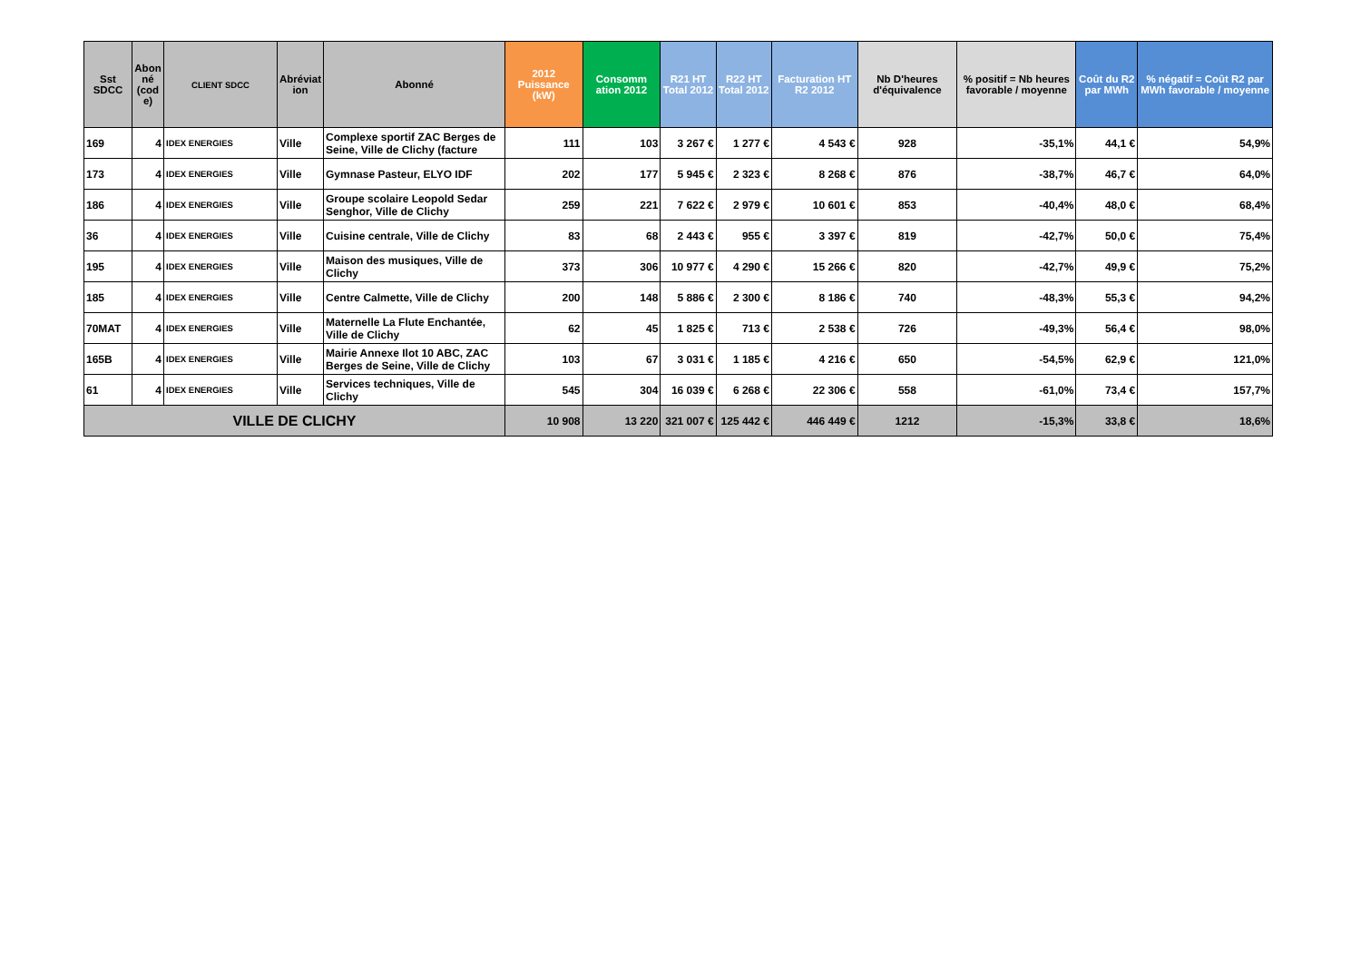| Sst SDCC | Abon né (cod e) | CLIENT SDCC | Abréviat ion | Abonné | 2012 Puissance (kW) | Consomm ation 2012 | R21 HT Total 2012 | R22 HT Total 2012 | Facturation HT R2 2012 | Nb D'heures d'équivalence | % positif = Nb heures favorable / moyenne | Coût du R2 par MWh | % négatif = Coût R2 par MWh favorable / moyenne |
| --- | --- | --- | --- | --- | --- | --- | --- | --- | --- | --- | --- | --- | --- |
| 169 | 4 | IDEX ENERGIES | Ville | Complexe sportif ZAC Berges de Seine, Ville de Clichy (facture | 111 | 103 | 3 267 € | 1 277 € | 4 543 € | 928 | -35,1% | 44,1 € | 54,9% |
| 173 | 4 | IDEX ENERGIES | Ville | Gymnase Pasteur, ELYO IDF | 202 | 177 | 5 945 € | 2 323 € | 8 268 € | 876 | -38,7% | 46,7 € | 64,0% |
| 186 | 4 | IDEX ENERGIES | Ville | Groupe scolaire Leopold Sedar Senghor, Ville de Clichy | 259 | 221 | 7 622 € | 2 979 € | 10 601 € | 853 | -40,4% | 48,0 € | 68,4% |
| 36 | 4 | IDEX ENERGIES | Ville | Cuisine centrale, Ville de Clichy | 83 | 68 | 2 443 € | 955 € | 3 397 € | 819 | -42,7% | 50,0 € | 75,4% |
| 195 | 4 | IDEX ENERGIES | Ville | Maison des musiques, Ville de Clichy | 373 | 306 | 10 977 € | 4 290 € | 15 266 € | 820 | -42,7% | 49,9 € | 75,2% |
| 185 | 4 | IDEX ENERGIES | Ville | Centre Calmette, Ville de Clichy | 200 | 148 | 5 886 € | 2 300 € | 8 186 € | 740 | -48,3% | 55,3 € | 94,2% |
| 70MAT | 4 | IDEX ENERGIES | Ville | Maternelle La Flute Enchantée, Ville de Clichy | 62 | 45 | 1 825 € | 713 € | 2 538 € | 726 | -49,3% | 56,4 € | 98,0% |
| 165B | 4 | IDEX ENERGIES | Ville | Mairie Annexe Ilot 10 ABC, ZAC Berges de Seine, Ville de Clichy | 103 | 67 | 3 031 € | 1 185 € | 4 216 € | 650 | -54,5% | 62,9 € | 121,0% |
| 61 | 4 | IDEX ENERGIES | Ville | Services techniques, Ville de Clichy | 545 | 304 | 16 039 € | 6 268 € | 22 306 € | 558 | -61,0% | 73,4 € | 157,7% |
| VILLE DE CLICHY | | | | | 10 908 | 13 220 | 321 007 € | 125 442 € | 446 449 € | 1212 | -15,3% | 33,8 € | 18,6% |